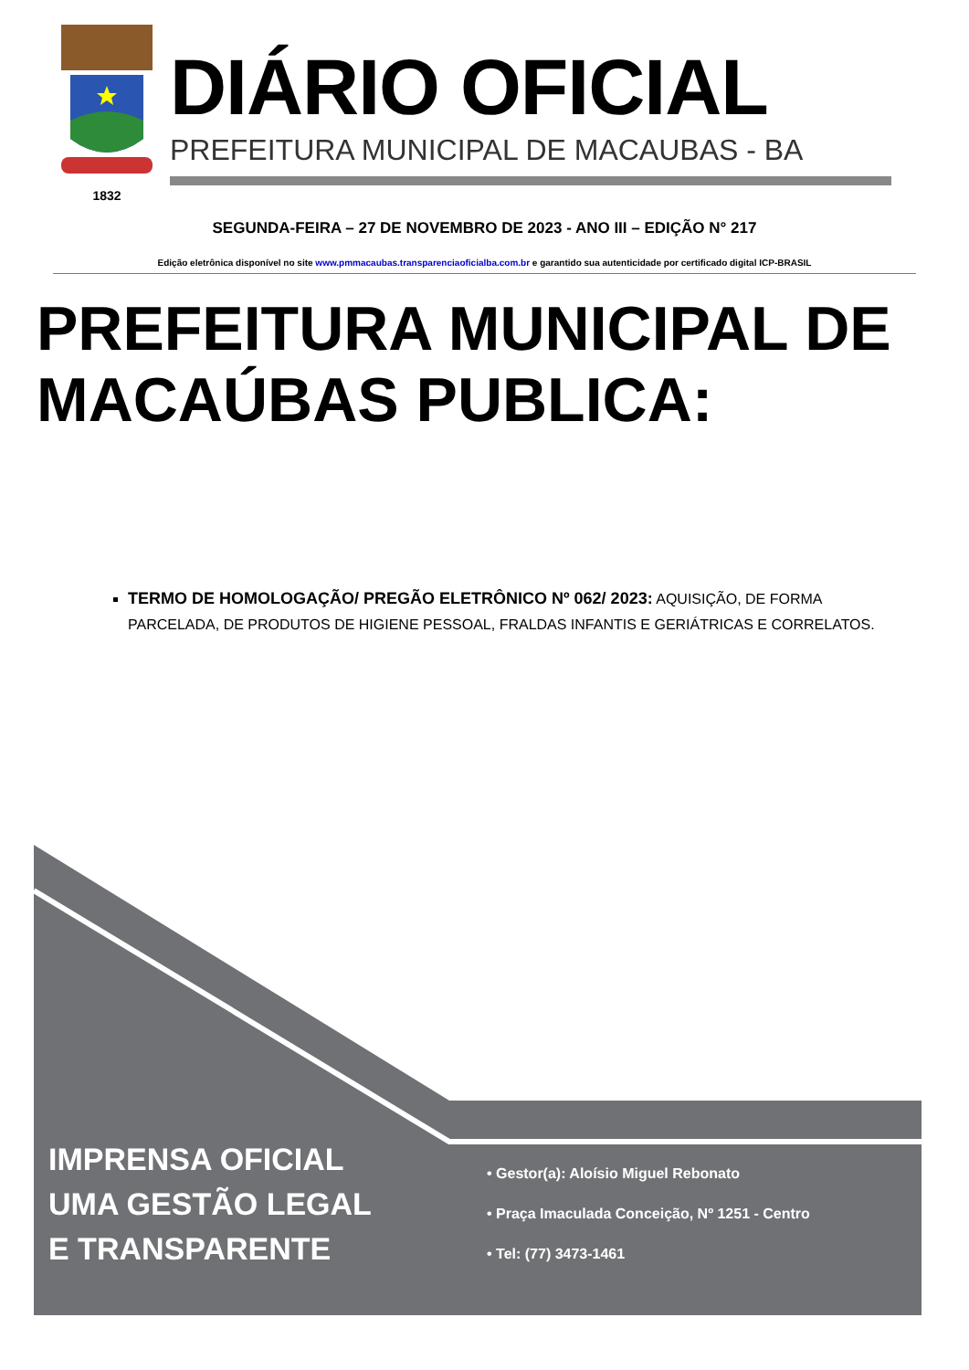1832
DIÁRIO OFICIAL
PREFEITURA MUNICIPAL DE MACAUBAS - BA
SEGUNDA-FEIRA – 27 DE NOVEMBRO DE 2023 - ANO III – EDIÇÃO N° 217
Edição eletrônica disponível no site www.pmmacaubas.transparenciaoficialba.com.br e garantido sua autenticidade por certificado digital ICP-BRASIL
PREFEITURA MUNICIPAL DE
MACAÚBAS PUBLICA:
TERMO DE HOMOLOGAÇÃO/ PREGÃO ELETRÔNICO Nº 062/ 2023: AQUISIÇÃO, DE FORMA PARCELADA, DE PRODUTOS DE HIGIENE PESSOAL, FRALDAS INFANTIS E GERIÁTRICAS E CORRELATOS.
IMPRENSA OFICIAL
UMA GESTÃO LEGAL
E TRANSPARENTE
• Gestor(a): Aloísio Miguel Rebonato
• Praça Imaculada Conceição, Nº 1251 - Centro
• Tel: (77) 3473-1461